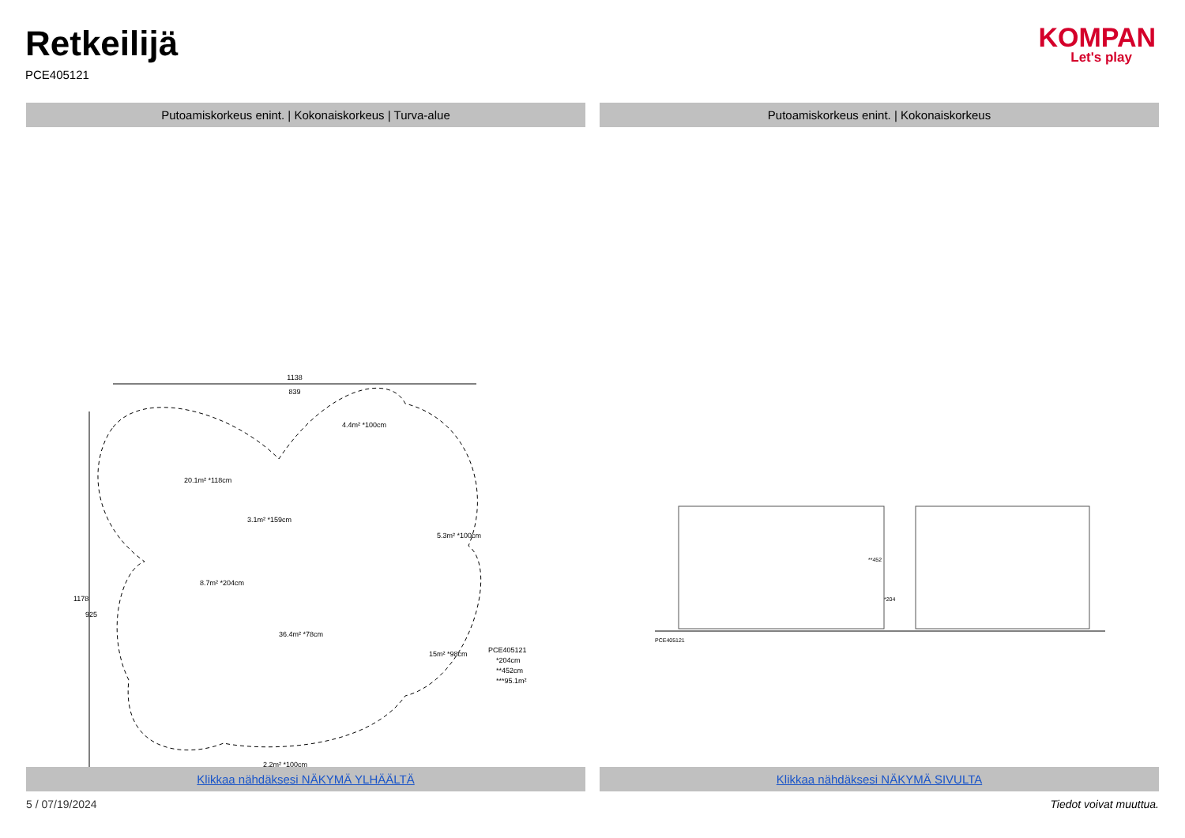Retkeilijä
PCE405121
KOMPAN
Let's play
Putoamiskorkeus enint. | Kokonaiskorkeus | Turva-alue
Putoamiskorkeus enint. | Kokonaiskorkeus
1138
839
20.1m² *118cm
3.1m² *159cm
8.7m² *204cm
36.4m² *78cm
15m² *98cm
4.4m² *100cm
5.3m² *100cm
2.2m² *100cm
PCE405121
*204cm
**452cm
***95.1m²
1178
925
PCE405121
**452
*204
Klikkaa nähdäksesi NÄKYMÄ YLHÄÄLTÄ
Klikkaa nähdäksesi NÄKYMÄ SIVULTA
5 / 07/19/2024 Tiedot voivat muuttua.